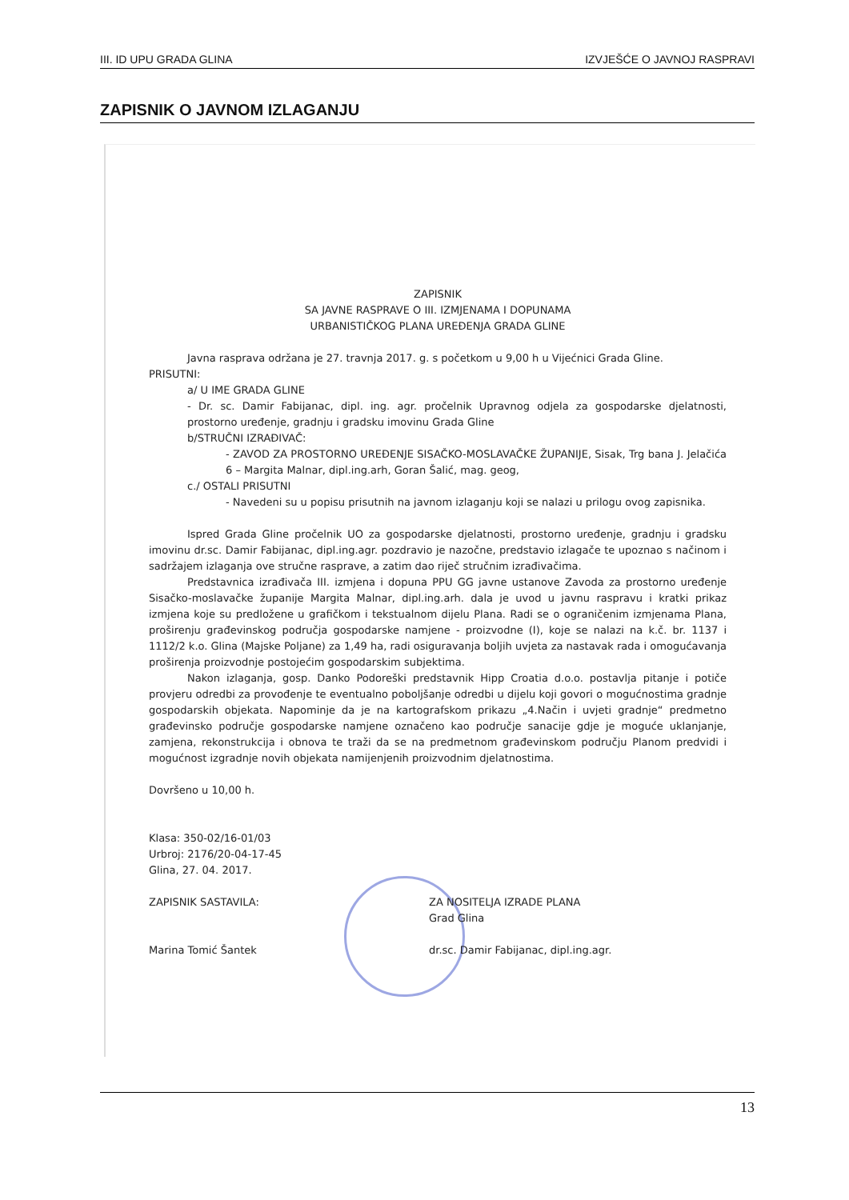III. ID UPU GRADA GLINA IZVJEŠĆE O JAVNOJ RASPRAVI
ZAPISNIK O JAVNOM IZLAGANJU
ZAPISNIK
SA JAVNE RASPRAVE O III. IZMJENAMA I DOPUNAMA
URBANISTIČKOG PLANA UREĐENJA GRADA GLINE
Javna rasprava održana je 27. travnja 2017. g. s početkom u 9,00 h u Vijećnici Grada Gline.
PRISUTNI:
a/ U IME GRADA GLINE
- Dr. sc. Damir Fabijanac, dipl. ing. agr. pročelnik Upravnog odjela za gospodarske djelatnosti, prostorno uređenje, gradnju i gradsku imovinu Grada Gline
b/STRUČNI IZRAĐIVAČ:
- ZAVOD ZA PROSTORNO UREĐENJE SISAČKO-MOSLAVAČKE ŽUPANIJE, Sisak, Trg bana J. Jelačića 6 – Margita Malnar, dipl.ing.arh, Goran Šalić, mag. geog,
c./ OSTALI PRISUTNI
- Navedeni su u popisu prisutnih na javnom izlaganju koji se nalazi u prilogu ovog zapisnika.
Ispred Grada Gline pročelnik UO za gospodarske djelatnosti, prostorno uređenje, gradnju i gradsku imovinu dr.sc. Damir Fabijanac, dipl.ing.agr. pozdravio je nazočne, predstavio izlagače te upoznao s načinom i sadržajem izlaganja ove stručne rasprave, a zatim dao riječ stručnim izrađivačima.
Predstavnica izrađivača III. izmjena i dopuna PPU GG javne ustanove Zavoda za prostorno uređenje Sisačko-moslavačke županije Margita Malnar, dipl.ing.arh. dala je uvod u javnu raspravu i kratki prikaz izmjena koje su predložene u grafičkom i tekstualnom dijelu Plana. Radi se o ograničenim izmjenama Plana, proširenju građevinskog područja gospodarske namjene - proizvodne (I), koje se nalazi na k.č. br. 1137 i 1112/2 k.o. Glina (Majske Poljane) za 1,49 ha, radi osiguravanja boljih uvjeta za nastavak rada i omogućavanja proširenja proizvodnje postojećim gospodarskim subjektima.
Nakon izlaganja, gosp. Danko Podoreški predstavnik Hipp Croatia d.o.o. postavlja pitanje i potiče provjeru odredbi za provođenje te eventualno poboljšanje odredbi u dijelu koji govori o mogućnostima gradnje gospodarskih objekata. Napominje da je na kartografskom prikazu „4.Način i uvjeti gradnje“ predmetno građevinsko područje gospodarske namjene označeno kao područje sanacije gdje je moguće uklanjanje, zamjena, rekonstrukcija i obnova te traži da se na predmetnom građevinskom području Planom predvidi i mogućnost izgradnje novih objekata namijenjenih proizvodnim djelatnostima.
Dovršeno u 10,00 h.
Klasa: 350-02/16-01/03
Urbroj: 2176/20-04-17-45
Glina, 27. 04. 2017.
ZAPISNIK SASTAVILA:
Marina Tomić Šantek
ZA NOSITELJA IZRADE PLANA
Grad Glina
dr.sc. Damir Fabijanac, dipl.ing.agr.
13